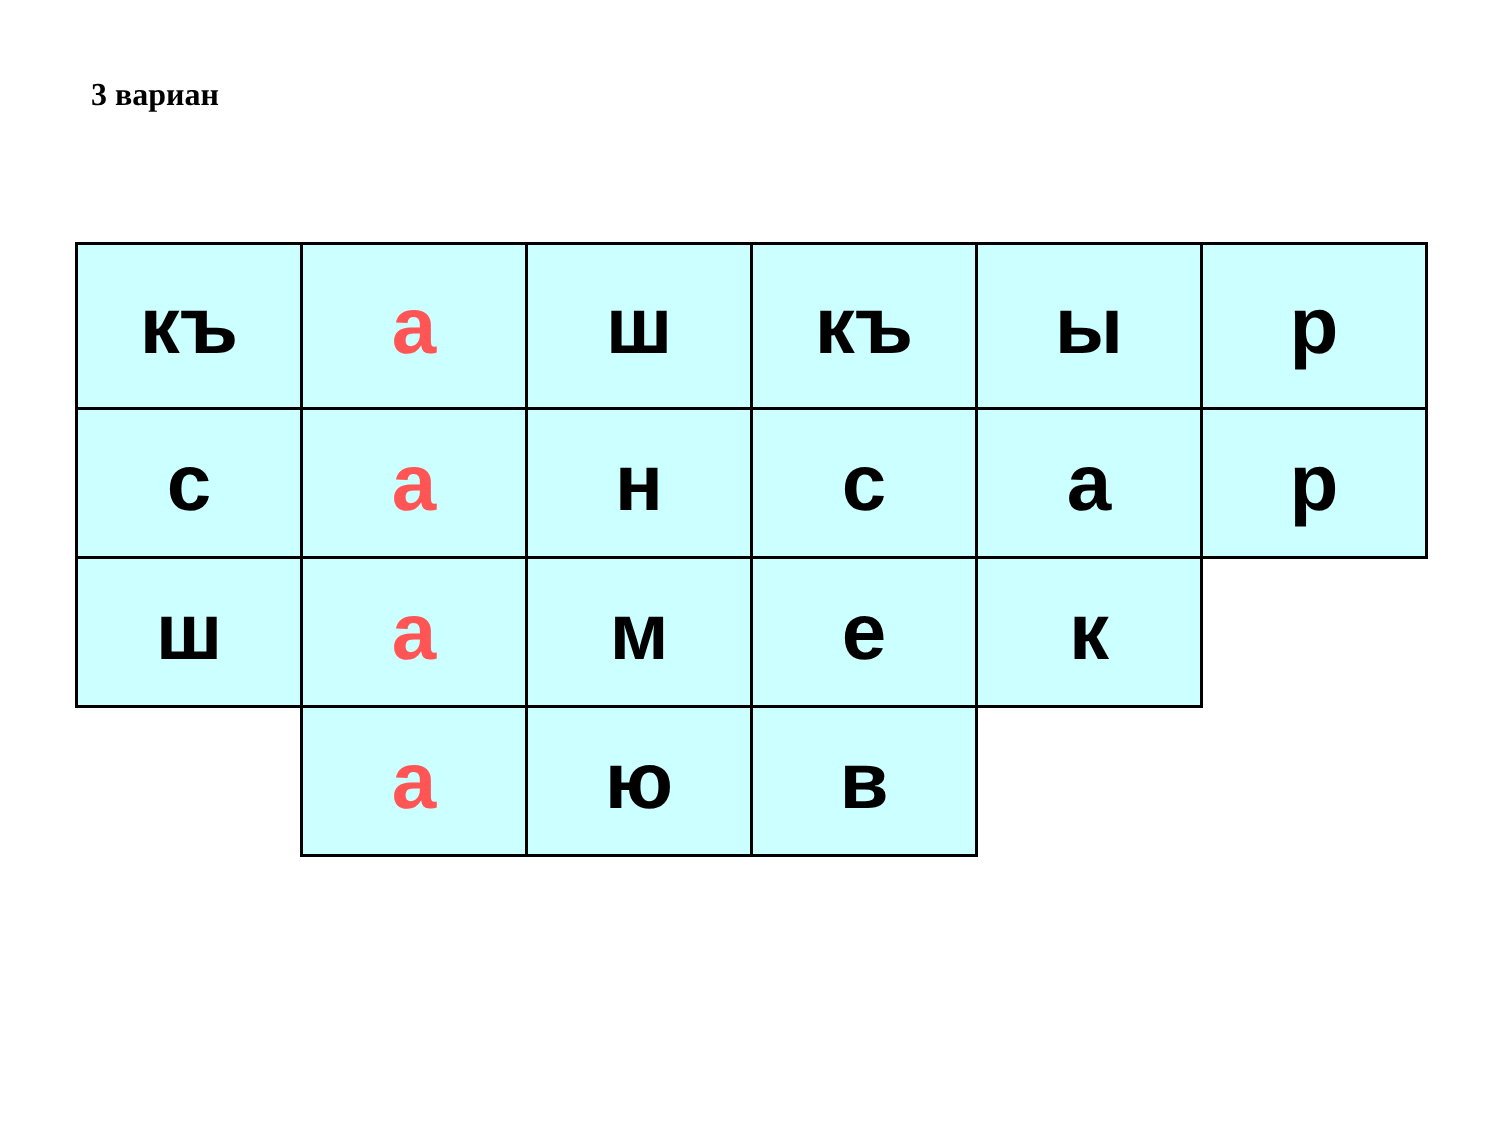3 вариан
| къ | а | ш | къ | ы | р |
| с | а | н | с | а | р |
| ш | а | м | е | к | |
| | а | ю | в | | |